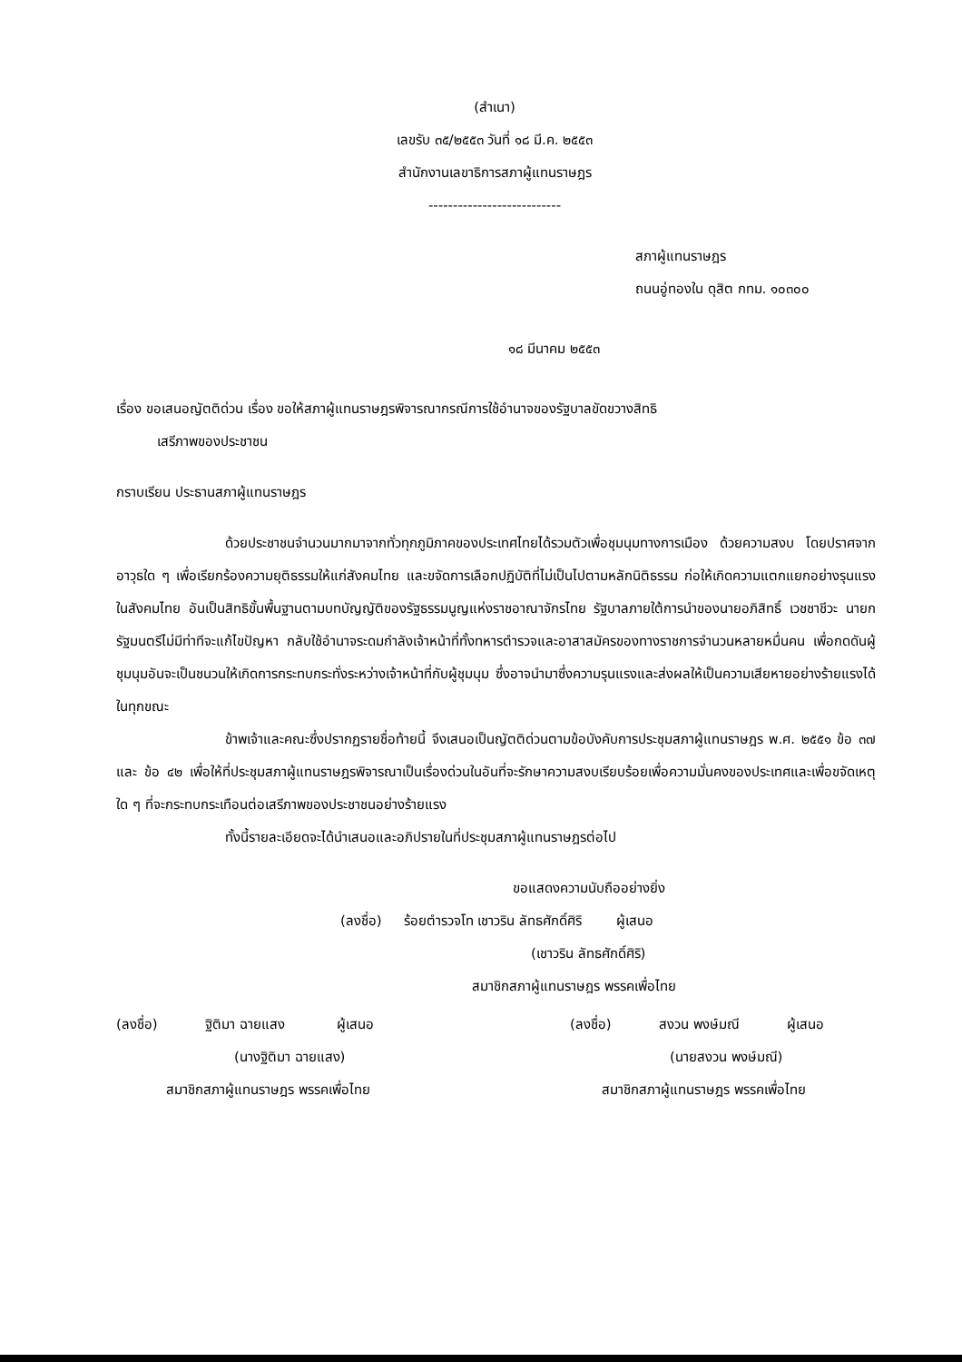(สำเนา)
เลขรับ ๓๕/๒๕๕๓ วันที่ ๑๘ มี.ค. ๒๕๕๓
สำนักงานเลขาธิการสภาผู้แทนราษฎร
---------------------------
สภาผู้แทนราษฎร
ถนนอู่ทองใน ดุสิต กทม. ๑๐๓๐๐
๑๘ มีนาคม ๒๕๕๓
เรื่อง ขอเสนอญัตติด่วน เรื่อง ขอให้สภาผู้แทนราษฎรพิจารณากรณีการใช้อำนาจของรัฐบาลขัดขวางสิทธิ
เสรีภาพของประชาชน
กราบเรียน ประธานสภาผู้แทนราษฎร
ด้วยประชาชนจำนวนมากมาจากทั่วทุกภูมิภาคของประเทศไทยได้รวมตัวเพื่อชุมนุมทางการเมือง ด้วยความสงบ โดยปราศจากอาวุธใด ๆ เพื่อเรียกร้องความยุติธรรมให้แก่สังคมไทย และขจัดการเลือกปฏิบัติที่ไม่เป็นไปตามหลักนิติธรรม ก่อให้เกิดความแตกแยกอย่างรุนแรงในสังคมไทย อันเป็นสิทธิขั้นพื้นฐานตามบทบัญญัติของรัฐธรรมนูญแห่งราชอาณาจักรไทย รัฐบาลภายใต้การนำของนายอภิสิทธิ์ เวชชาชีวะ นายกรัฐมนตรีไม่มีท่าทีจะแก้ไขปัญหา กลับใช้อำนาจระดมกำลังเจ้าหน้าที่ทั้งทหารตำรวจและอาสาสมัครของทางราชการจำนวนหลายหมื่นคน เพื่อกดดันผู้ชุมนุมอันจะเป็นชนวนให้เกิดการกระทบกระทั่งระหว่างเจ้าหน้าที่กับผู้ชุมนุม ซึ่งอาจนำมาซึ่งความรุนแรงและส่งผลให้เป็นความเสียหายอย่างร้ายแรงได้ในทุกขณะ
ข้าพเจ้าและคณะซึ่งปรากฏรายชื่อท้ายนี้ จึงเสนอเป็นญัตติด่วนตามข้อบังคับการประชุมสภาผู้แทนราษฎร พ.ศ. ๒๕๕๑ ข้อ ๓๗ และ ข้อ ๔๒ เพื่อให้ที่ประชุมสภาผู้แทนราษฎรพิจารณาเป็นเรื่องด่วนในอันที่จะรักษาความสงบเรียบร้อยเพื่อความมั่นคงของประเทศและเพื่อขจัดเหตุใด ๆ ที่จะกระทบกระเทือนต่อเสรีภาพของประชาชนอย่างร้ายแรง
ทั้งนี้รายละเอียดจะได้นำเสนอและอภิปรายในที่ประชุมสภาผู้แทนราษฎรต่อไป
ขอแสดงความนับถืออย่างยิ่ง
(ลงชื่อ) ร้อยตำรวจโท เชาวริน ลัทธศักดิ์ศิริ ผู้เสนอ
(เชาวริน ลัทธศักดิ์ศิริ)
สมาชิกสภาผู้แทนราษฎร พรรคเพื่อไทย
(ลงชื่อ) ฐิติมา ฉายแสง ผู้เสนอ
(นางฐิติมา ฉายแสง)
สมาชิกสภาผู้แทนราษฎร พรรคเพื่อไทย
(ลงชื่อ) สงวน พงษ์มณี ผู้เสนอ
(นายสงวน พงษ์มณี)
สมาชิกสภาผู้แทนราษฎร พรรคเพื่อไทย